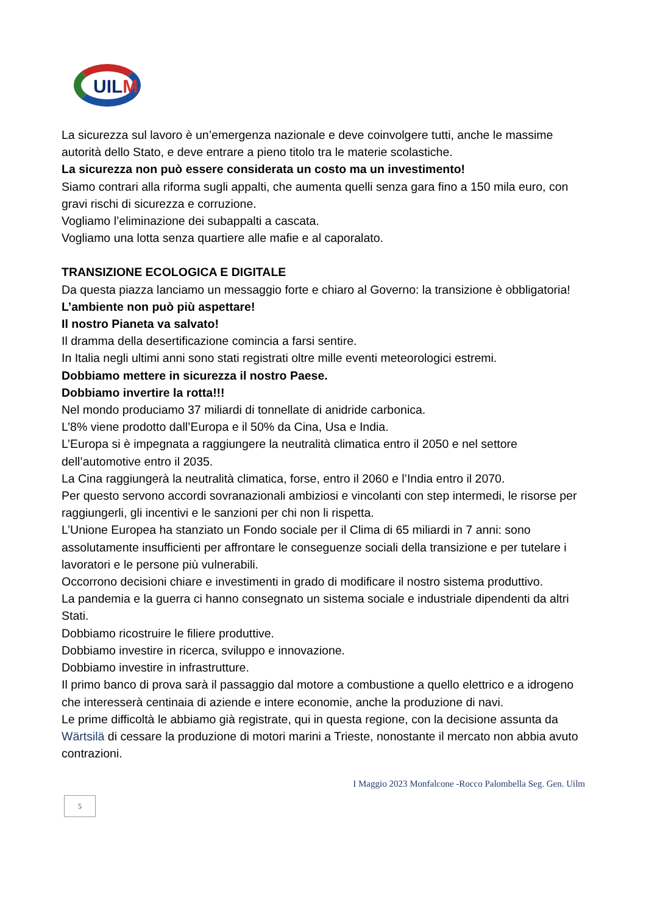UILM
La sicurezza sul lavoro è un’emergenza nazionale e deve coinvolgere tutti, anche le massime autorità dello Stato, e deve entrare a pieno titolo tra le materie scolastiche.
La sicurezza non può essere considerata un costo ma un investimento!
Siamo contrari alla riforma sugli appalti, che aumenta quelli senza gara fino a 150 mila euro, con gravi rischi di sicurezza e corruzione.
Vogliamo l’eliminazione dei subappalti a cascata.
Vogliamo una lotta senza quartiere alle mafie e al caporalato.
TRANSIZIONE ECOLOGICA E DIGITALE
Da questa piazza lanciamo un messaggio forte e chiaro al Governo: la transizione è obbligatoria!
L’ambiente non può più aspettare!
Il nostro Pianeta va salvato!
Il dramma della desertificazione comincia a farsi sentire.
In Italia negli ultimi anni sono stati registrati oltre mille eventi meteorologici estremi.
Dobbiamo mettere in sicurezza il nostro Paese.
Dobbiamo invertire la rotta!!!
Nel mondo produciamo 37 miliardi di tonnellate di anidride carbonica.
L’8% viene prodotto dall’Europa e il 50% da Cina, Usa e India.
L’Europa si è impegnata a raggiungere la neutralità climatica entro il 2050 e nel settore dell’automotive entro il 2035.
La Cina raggiungerà la neutralità climatica, forse, entro il 2060 e l’India entro il 2070.
Per questo servono accordi sovranazionali ambiziosi e vincolanti con step intermedi, le risorse per raggiungerli, gli incentivi e le sanzioni per chi non li rispetta.
L’Unione Europea ha stanziato un Fondo sociale per il Clima di 65 miliardi in 7 anni: sono assolutamente insufficienti per affrontare le conseguenze sociali della transizione e per tutelare i lavoratori e le persone più vulnerabili.
Occorrono decisioni chiare e investimenti in grado di modificare il nostro sistema produttivo.
La pandemia e la guerra ci hanno consegnato un sistema sociale e industriale dipendenti da altri Stati.
Dobbiamo ricostruire le filiere produttive.
Dobbiamo investire in ricerca, sviluppo e innovazione.
Dobbiamo investire in infrastrutture.
Il primo banco di prova sarà il passaggio dal motore a combustione a quello elettrico e a idrogeno che interesserà centinaia di aziende e intere economie, anche la produzione di navi.
Le prime difficoltà le abbiamo già registrate, qui in questa regione, con la decisione assunta da Wärtsilä di cessare la produzione di motori marini a Trieste, nonostante il mercato non abbia avuto contrazioni.
I Maggio 2023 Monfalcone -Rocco Palombella Seg. Gen. Uilm
5